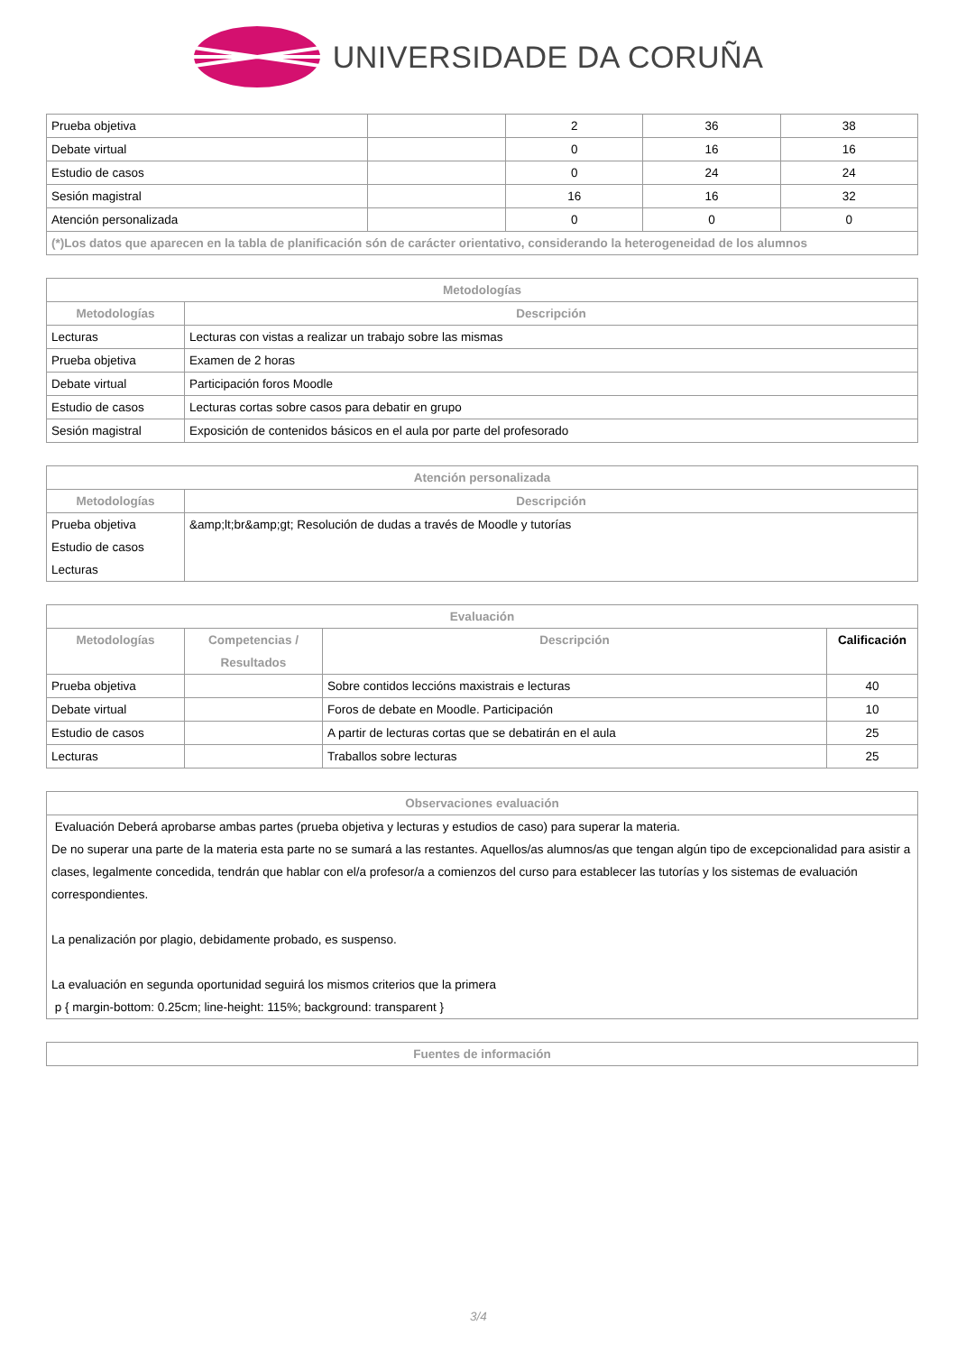UNIVERSIDADE DA CORUÑA
| Prueba objetiva | | 2 | 36 | 38 |
| Debate virtual | | 0 | 16 | 16 |
| Estudio de casos | | 0 | 24 | 24 |
| Sesión magistral | | 16 | 16 | 32 |
| Atención personalizada | | 0 | 0 | 0 |
| (*)Los datos que aparecen en la tabla de planificación són de carácter orientativo, considerando la heterogeneidad de los alumnos | | | | |
| Metodologías | |
| --- | --- |
| Metodologías | Descripción |
| Lecturas | Lecturas con vistas a realizar un trabajo sobre las mismas |
| Prueba objetiva | Examen de 2 horas |
| Debate virtual | Participación foros Moodle |
| Estudio de casos | Lecturas cortas sobre casos para debatir en grupo |
| Sesión magistral | Exposición de contenidos básicos en el aula por parte del profesorado |
| Atención personalizada | |
| --- | --- |
| Metodologías | Descripción |
| Prueba objetiva Estudio de casos Lecturas | &amp;lt;br&amp;gt; Resolución de dudas a través de Moodle y tutorías |
| Evaluación | | | |
| --- | --- | --- | --- |
| Metodologías | Competencias / Resultados | Descripción | Calificación |
| Prueba objetiva | | Sobre contidos leccións maxistrais e lecturas | 40 |
| Debate virtual | | Foros de debate en Moodle. Participación | 10 |
| Estudio de casos | | A partir de lecturas cortas que se debatirán en el aula | 25 |
| Lecturas | | Traballos sobre lecturas | 25 |
| Observaciones evaluación |
| --- |
| Evaluación Deberá aprobarse ambas partes (prueba objetiva y lecturas y estudios de caso) para superar la materia. De no superar una parte de la materia esta parte no se sumará a las restantes. Aquellos/as alumnos/as que tengan algún tipo de excepcionalidad para asistir a clases, legalmente concedida, tendrán que hablar con el/a profesor/a a comienzos del curso para establecer las tutorías y los sistemas de evaluación correspondientes. La penalización por plagio, debidamente probado, es suspenso. La evaluación en segunda oportunidad seguirá los mismos criterios que la primera p { margin-bottom: 0.25cm; line-height: 115%; background: transparent } |
| Fuentes de información |
| --- |
3/4